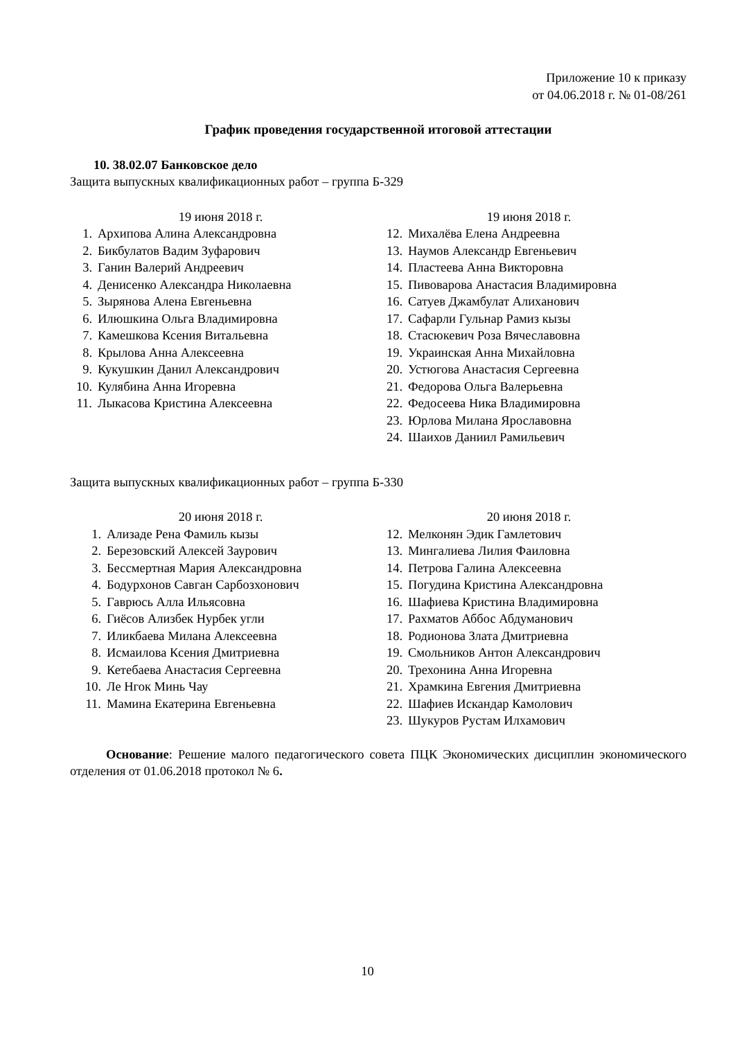Приложение 10 к приказу
от 04.06.2018 г. № 01-08/261
График проведения государственной итоговой аттестации
10. 38.02.07 Банковское дело
Защита выпускных квалификационных работ – группа Б-329
19 июня 2018 г.
1. Архипова Алина Александровна
2. Бикбулатов Вадим Зуфарович
3. Ганин Валерий Андреевич
4. Денисенко Александра Николаевна
5. Зырянова Алена Евгеньевна
6. Илюшкина Ольга Владимировна
7. Камешкова Ксения Витальевна
8. Крылова Анна Алексеевна
9. Кукушкин Данил Александрович
10. Кулябина Анна Игоревна
11. Лыкасова Кристина Алексеевна
19 июня 2018 г.
12. Михалёва Елена Андреевна
13. Наумов Александр Евгеньевич
14. Пластеева Анна Викторовна
15. Пивоварова Анастасия Владимировна
16. Сатуев Джамбулат Алиханович
17. Сафарли Гульнар Рамиз кызы
18. Стасюкевич Роза Вячеславовна
19. Украинская Анна Михайловна
20. Устюгова Анастасия Сергеевна
21. Федорова Ольга Валерьевна
22. Федосеева Ника Владимировна
23. Юрлова Милана Ярославовна
24. Шаихов Даниил Рамильевич
Защита выпускных квалификационных работ – группа Б-330
20 июня 2018 г.
1. Ализаде Рена Фамиль кызы
2. Березовский Алексей Заурович
3. Бессмертная Мария Александровна
4. Бодурхонов Савган Сарбозхонович
5. Гаврюсь Алла Ильясовна
6. Гиёсов Ализбек Нурбек угли
7. Иликбаева Милана Алексеевна
8. Исмаилова Ксения Дмитриевна
9. Кетебаева Анастасия Сергеевна
10. Ле Нгок Минь Чау
11. Мамина Екатерина Евгеньевна
20 июня 2018 г.
12. Мелконян Эдик Гамлетович
13. Мингалиева Лилия Фаиловна
14. Петрова Галина Алексеевна
15. Погудина Кристина Александровна
16. Шафиева Кристина Владимировна
17. Рахматов Аббос Абдуманович
18. Родионова Злата Дмитриевна
19. Смольников Антон Александрович
20. Трехонина Анна Игоревна
21. Храмкина Евгения Дмитриевна
22. Шафиев Искандар Камолович
23. Шукуров Рустам Илхамович
Основание: Решение малого педагогического совета ПЦК Экономических дисциплин экономического отделения от 01.06.2018 протокол № 6.
10